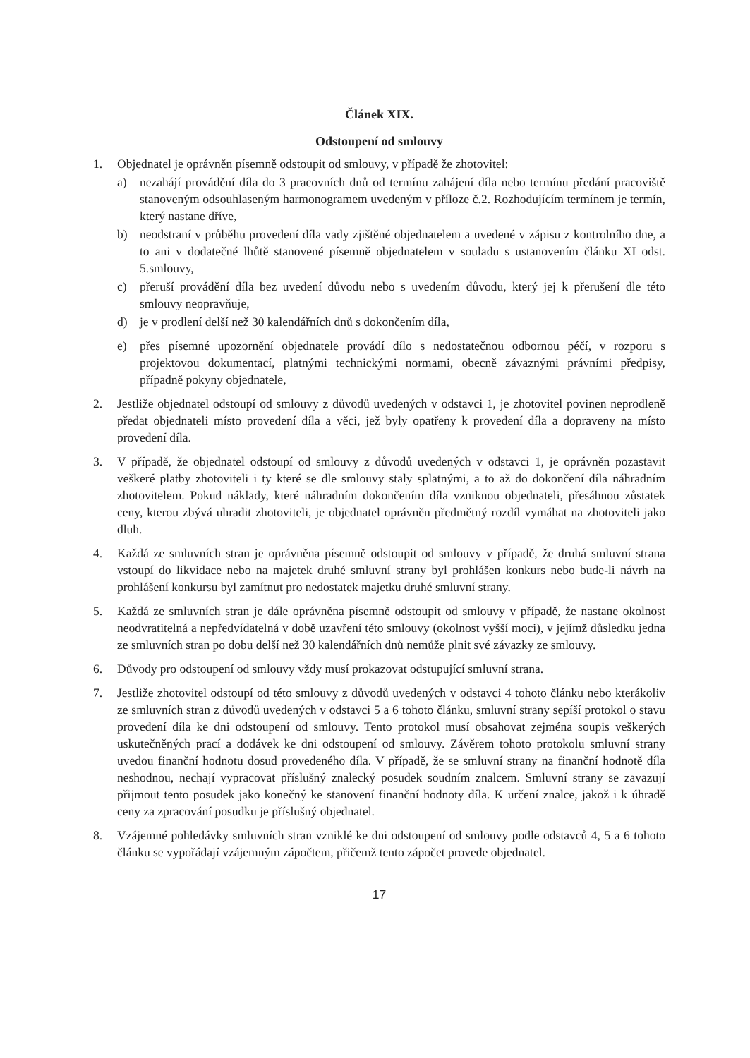Článek XIX.
Odstoupení od smlouvy
1. Objednatel je oprávněn písemně odstoupit od smlouvy, v případě že zhotovitel:
a) nezahájí provádění díla do 3 pracovních dnů od termínu zahájení díla nebo termínu předání pracoviště stanoveným odsouhlaseným harmonogramem uvedeným v příloze č.2. Rozhodujícím termínem je termín, který nastane dříve,
b) neodstraní v průběhu provedení díla vady zjištěné objednatelem a uvedené v zápisu z kontrolního dne, a to ani v dodatečné lhůtě stanovené písemně objednatelem v souladu s ustanovením článku XI odst. 5.smlouvy,
c) přeruší provádění díla bez uvedení důvodu nebo s uvedením důvodu, který jej k přerušení dle této smlouvy neopravňuje,
d) je v prodlení delší než 30 kalendářních dnů s dokončením díla,
e) přes písemné upozornění objednatele provádí dílo s nedostatečnou odbornou péčí, v rozporu s projektovou dokumentací, platnými technickými normami, obecně závaznými právními předpisy, případně pokyny objednatele,
2. Jestliže objednatel odstoupí od smlouvy z důvodů uvedených v odstavci 1, je zhotovitel povinen neprodleně předat objednateli místo provedení díla a věci, jež byly opatřeny k provedení díla a dopraveny na místo provedení díla.
3. V případě, že objednatel odstoupí od smlouvy z důvodů uvedených v odstavci 1, je oprávněn pozastavit veškeré platby zhotoviteli i ty které se dle smlouvy staly splatnými, a to až do dokončení díla náhradním zhotovitelem. Pokud náklady, které náhradním dokončením díla vzniknou objednateli, přesáhnou zůstatek ceny, kterou zbývá uhradit zhotoviteli, je objednatel oprávněn předmětný rozdíl vymáhat na zhotoviteli jako dluh.
4. Každá ze smluvních stran je oprávněna písemně odstoupit od smlouvy v případě, že druhá smluvní strana vstoupí do likvidace nebo na majetek druhé smluvní strany byl prohlášen konkurs nebo bude-li návrh na prohlášení konkursu byl zamítnut pro nedostatek majetku druhé smluvní strany.
5. Každá ze smluvních stran je dále oprávněna písemně odstoupit od smlouvy v případě, že nastane okolnost neodvratitelná a nepředvídatelná v době uzavření této smlouvy (okolnost vyšší moci), v jejímž důsledku jedna ze smluvních stran po dobu delší než 30 kalendářních dnů nemůže plnit své závazky ze smlouvy.
6. Důvody pro odstoupení od smlouvy vždy musí prokazovat odstupující smluvní strana.
7. Jestliže zhotovitel odstoupí od této smlouvy z důvodů uvedených v odstavci 4 tohoto článku nebo kterákoliv ze smluvních stran z důvodů uvedených v odstavci 5 a 6 tohoto článku, smluvní strany sepíší protokol o stavu provedení díla ke dni odstoupení od smlouvy. Tento protokol musí obsahovat zejména soupis veškerých uskutečněných prací a dodávek ke dni odstoupení od smlouvy. Závěrem tohoto protokolu smluvní strany uvedou finanční hodnotu dosud provedeného díla. V případě, že se smluvní strany na finanční hodnotě díla neshodnou, nechají vypracovat příslušný znalecký posudek soudním znalcem. Smluvní strany se zavazují přijmout tento posudek jako konečný ke stanovení finanční hodnoty díla. K určení znalce, jakož i k úhradě ceny za zpracování posudku je příslušný objednatel.
8. Vzájemné pohledávky smluvních stran vzniklé ke dni odstoupení od smlouvy podle odstavců 4, 5 a 6 tohoto článku se vypořádají vzájemným zápočtem, přičemž tento zápočet provede objednatel.
17